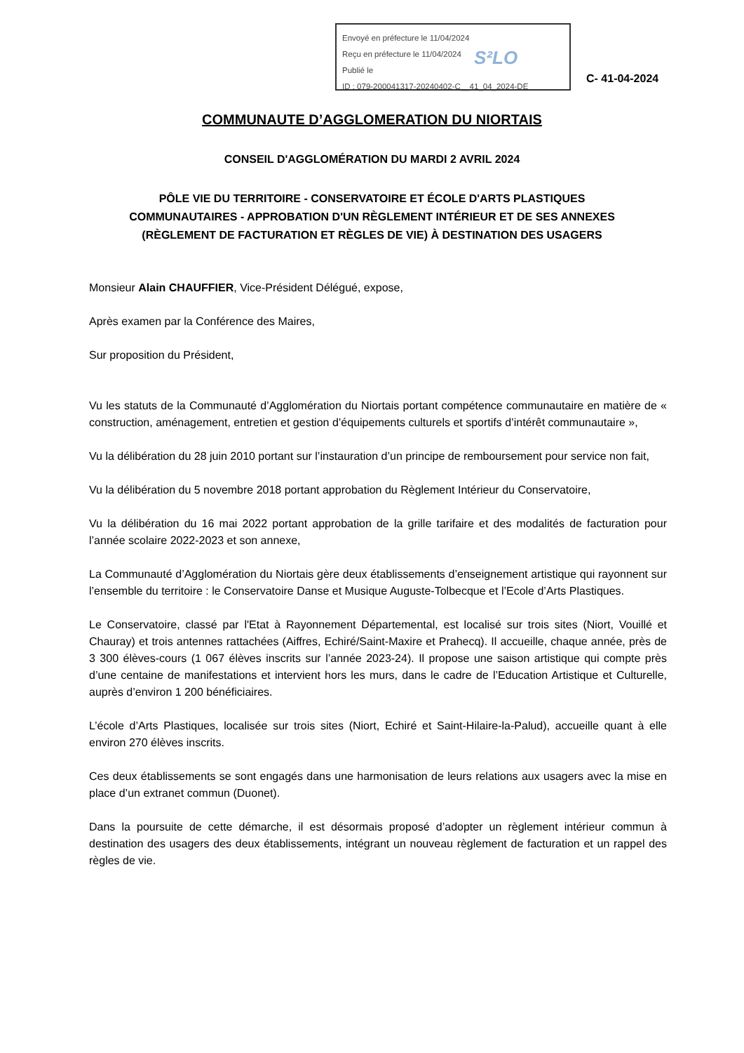Envoyé en préfecture le 11/04/2024
Reçu en préfecture le 11/04/2024
Publié le
ID : 079-200041317-20240402-C__41_04_2024-DE
S²LO
C- 41-04-2024
COMMUNAUTE D’AGGLOMERATION DU NIORTAIS
CONSEIL D'AGGLOMÉRATION DU MARDI 2 AVRIL 2024
PÔLE VIE DU TERRITOIRE - CONSERVATOIRE ET ÉCOLE D'ARTS PLASTIQUES
COMMUNAUTAIRES - APPROBATION D'UN RÈGLEMENT INTÉRIEUR ET DE SES ANNEXES
(RÈGLEMENT DE FACTURATION ET RÈGLES DE VIE) À DESTINATION DES USAGERS
Monsieur Alain CHAUFFIER, Vice-Président Délégué, expose,
Après examen par la Conférence des Maires,
Sur proposition du Président,
Vu les statuts de la Communauté d’Agglomération du Niortais portant compétence communautaire en matière de « construction, aménagement, entretien et gestion d’équipements culturels et sportifs d’intérêt communautaire »,
Vu la délibération du 28 juin 2010 portant sur l’instauration d’un principe de remboursement pour service non fait,
Vu la délibération du 5 novembre 2018 portant approbation du Règlement Intérieur du Conservatoire,
Vu la délibération du 16 mai 2022 portant approbation de la grille tarifaire et des modalités de facturation pour l’année scolaire 2022-2023 et son annexe,
La Communauté d’Agglomération du Niortais gère deux établissements d’enseignement artistique qui rayonnent sur l’ensemble du territoire : le Conservatoire Danse et Musique Auguste-Tolbecque et l’Ecole d’Arts Plastiques.
Le Conservatoire, classé par l'Etat à Rayonnement Départemental, est localisé sur trois sites (Niort, Vouillé et Chauray) et trois antennes rattachées (Aiffres, Echiré/Saint-Maxire et Prahecq). Il accueille, chaque année, près de 3 300 élèves-cours (1 067 élèves inscrits sur l’année 2023-24). Il propose une saison artistique qui compte près d’une centaine de manifestations et intervient hors les murs, dans le cadre de l’Education Artistique et Culturelle, auprès d’environ 1 200 bénéficiaires.
L’école d’Arts Plastiques, localisée sur trois sites (Niort, Echiré et Saint-Hilaire-la-Palud), accueille quant à elle environ 270 élèves inscrits.
Ces deux établissements se sont engagés dans une harmonisation de leurs relations aux usagers avec la mise en place d’un extranet commun (Duonet).
Dans la poursuite de cette démarche, il est désormais proposé d’adopter un règlement intérieur commun à destination des usagers des deux établissements, intégrant un nouveau règlement de facturation et un rappel des règles de vie.